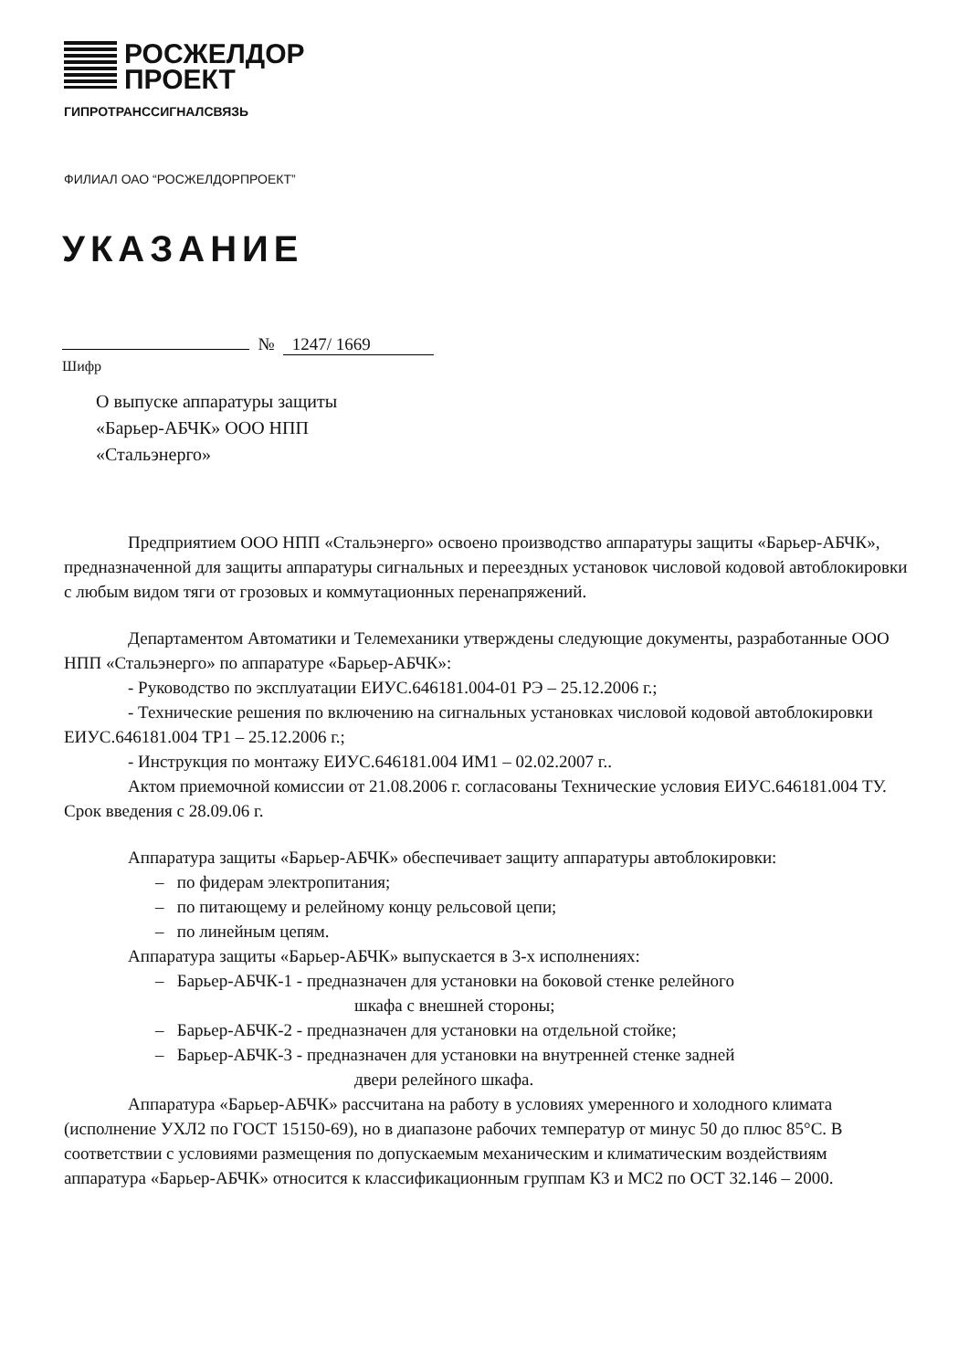РОСЖЕЛДОР
ПРОЕКТ
ГИПРОТРАНССИГНАЛСВЯЗЬ
ФИЛИАЛ ОАО “РОСЖЕЛДОРПРОЕКТ”
УКАЗАНИЕ
№ 1247/ 1669
Шифр
О выпуске аппаратуры защиты
«Барьер-АБЧК» ООО НПП
«Стальэнерго»
Предприятием ООО НПП «Стальэнерго» освоено производство аппаратуры защиты «Барьер-АБЧК», предназначенной для защиты аппаратуры сигнальных и переездных установок числовой кодовой автоблокировки с любым видом тяги от грозовых и коммутационных перенапряжений.
Департаментом Автоматики и Телемеханики утверждены следующие документы, разработанные ООО НПП «Стальэнерго» по аппаратуре «Барьер-АБЧК»:
- Руководство по эксплуатации ЕИУС.646181.004-01 РЭ – 25.12.2006 г.;
- Технические решения по включению на сигнальных установках числовой кодовой автоблокировки ЕИУС.646181.004 ТР1 – 25.12.2006 г.;
- Инструкция по монтажу ЕИУС.646181.004 ИМ1 – 02.02.2007 г..
Актом приемочной комиссии от 21.08.2006 г. согласованы Технические условия ЕИУС.646181.004 ТУ. Срок введения с 28.09.06 г.
Аппаратура защиты «Барьер-АБЧК» обеспечивает защиту аппаратуры автоблокировки:
– по фидерам электропитания;
– по питающему и релейному концу рельсовой цепи;
– по линейным цепям.
Аппаратура защиты «Барьер-АБЧК» выпускается в 3-х исполнениях:
– Барьер-АБЧК-1 - предназначен для установки на боковой стенке релейного
шкафа с внешней стороны;
– Барьер-АБЧК-2 - предназначен для установки на отдельной стойке;
– Барьер-АБЧК-3 - предназначен для установки на внутренней стенке задней
двери релейного шкафа.
Аппаратура «Барьер-АБЧК» рассчитана на работу в условиях умеренного и холодного климата (исполнение УХЛ2 по ГОСТ 15150-69), но в диапазоне рабочих температур от минус 50 до плюс 85°С. В соответствии с условиями размещения по допускаемым механическим и климатическим воздействиям аппаратура «Барьер-АБЧК» относится к классификационным группам К3 и МС2 по ОСТ 32.146 – 2000.